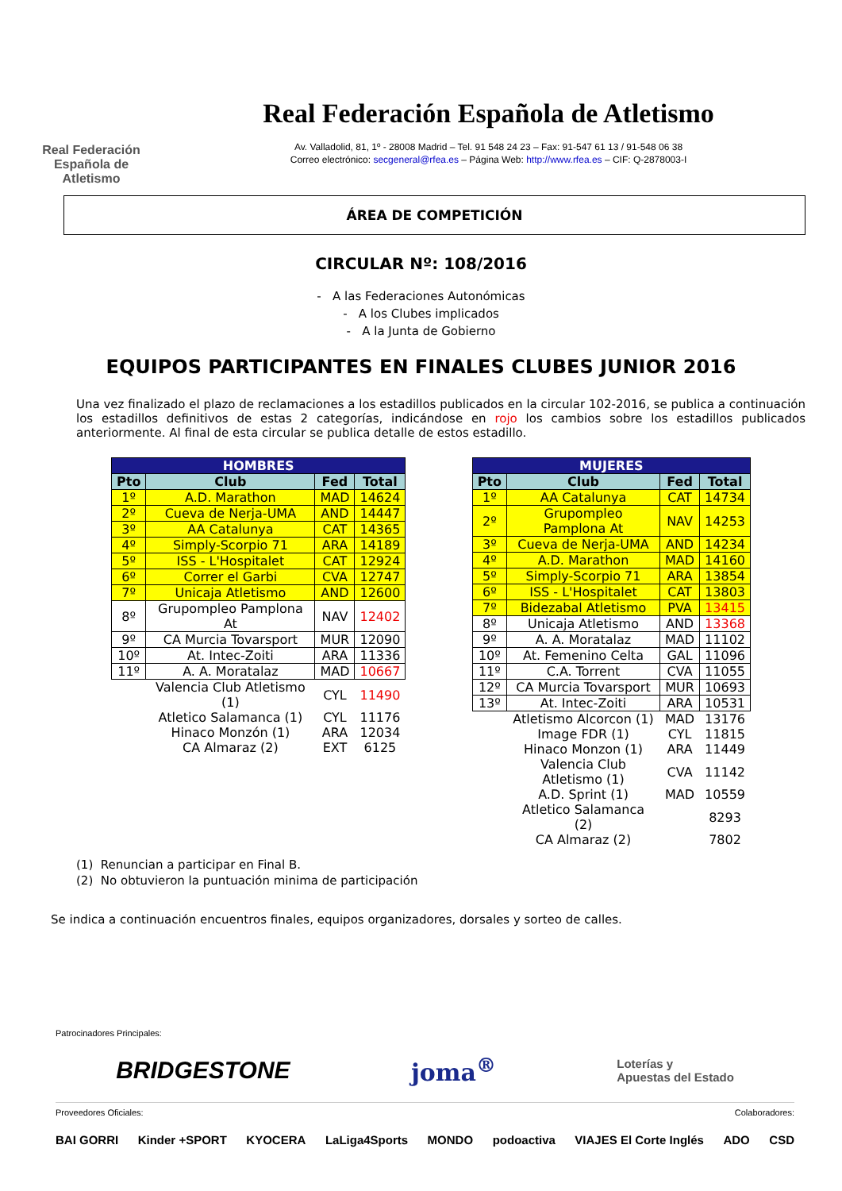Real Federación
Española de Atletismo
Real Federación Española de Atletismo
Av. Valladolid, 81, 1º - 28008 Madrid – Tel. 91 548 24 23 – Fax: 91-547 61 13 / 91-548 06 38
Correo electrónico: secgeneral@rfea.es – Página Web: http://www.rfea.es – CIF: Q-2878003-I
ÁREA DE COMPETICIÓN
CIRCULAR Nº: 108/2016
- A las Federaciones Autonómicas
- A los Clubes implicados
- A la Junta de Gobierno
EQUIPOS PARTICIPANTES EN FINALES CLUBES JUNIOR 2016
Una vez finalizado el plazo de reclamaciones a los estadillos publicados en la circular 102-2016, se publica a continuación los estadillos definitivos de estas 2 categorías, indicándose en rojo los cambios sobre los estadillos publicados anteriormente. Al final de esta circular se publica detalle de estos estadillo.
| HOMBRES | | | |
| --- | --- | --- | --- |
| Pto | Club | Fed | Total |
| 1º | A.D. Marathon | MAD | 14624 |
| 2º | Cueva de Nerja-UMA | AND | 14447 |
| 3º | AA Catalunya | CAT | 14365 |
| 4º | Simply-Scorpio 71 | ARA | 14189 |
| 5º | ISS - L'Hospitalet | CAT | 12924 |
| 6º | Correr el Garbi | CVA | 12747 |
| 7º | Unicaja Atletismo | AND | 12600 |
| 8º | Grupompleo Pamplona At | NAV | 12402 |
| 9º | CA Murcia Tovarsport | MUR | 12090 |
| 10º | At. Intec-Zoiti | ARA | 11336 |
| 11º | A. A. Moratalaz | MAD | 10667 |
| | Valencia Club Atletismo (1) | CYL | 11490 |
| | Atletico Salamanca (1) | CYL | 11176 |
| | Hinaco Monzón (1) | ARA | 12034 |
| | CA Almaraz (2) | EXT | 6125 |
| MUJERES | | | |
| --- | --- | --- | --- |
| Pto | Club | Fed | Total |
| 1º | AA Catalunya | CAT | 14734 |
| 2º | Grupompleo Pamplona At | NAV | 14253 |
| 3º | Cueva de Nerja-UMA | AND | 14234 |
| 4º | A.D. Marathon | MAD | 14160 |
| 5º | Simply-Scorpio 71 | ARA | 13854 |
| 6º | ISS - L'Hospitalet | CAT | 13803 |
| 7º | Bidezabal Atletismo | PVA | 13415 |
| 8º | Unicaja Atletismo | AND | 13368 |
| 9º | A. A. Moratalaz | MAD | 11102 |
| 10º | At. Femenino Celta | GAL | 11096 |
| 11º | C.A. Torrent | CVA | 11055 |
| 12º | CA Murcia Tovarsport | MUR | 10693 |
| 13º | At. Intec-Zoiti | ARA | 10531 |
| | Atletismo Alcorcon (1) | MAD | 13176 |
| | Image FDR (1) | CYL | 11815 |
| | Hinaco Monzon (1) | ARA | 11449 |
| | Valencia Club Atletismo (1) | CVA | 11142 |
| | A.D. Sprint (1) | MAD | 10559 |
| | Atletico Salamanca (2) | | 8293 |
| | CA Almaraz (2) | | 7802 |
(1) Renuncian a participar en Final B.
(2) No obtuvieron la puntuación minima de participación
Se indica a continuación encuentros finales, equipos organizadores, dorsales y sorteo de calles.
Patrocinadores Principales:
BRIDGESTONE joma<sup>®</sup> Loterías y
Apuestas del Estado
Proveedores Oficiales: Colaboradores:
BAI GORRI Kinder +SPORT KYOCERA LaLiga4Sports MONDO podoactiva VIAJES El Corte Inglés ADO CSD